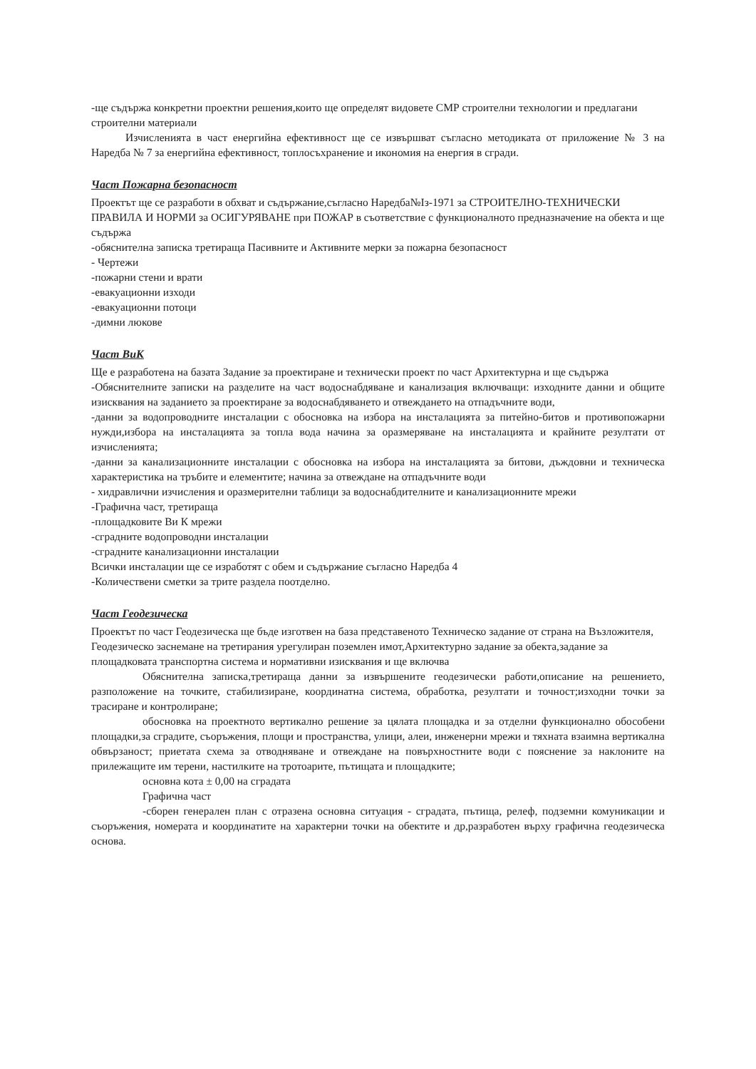-ще съдържа конкретни проектни решения,които ще определят видовете СМР строителни технологии и предлагани строителни материали
Изчисленията в част енергийна ефективност ще се извършват съгласно методиката от приложение № 3 на Наредба № 7 за енергийна ефективност, топлосъхранение и икономия на енергия в сгради.
Част Пожарна безопасност
Проектът ще се разработи в обхват и съдържание,съгласно Наредба№Із-1971 за СТРОИТЕЛНО-ТЕХНИЧЕСКИ ПРАВИЛА И НОРМИ за ОСИГУРЯВАНЕ при ПОЖАР в съответствие с функционалното предназначение на обекта и ще съдържа
-обяснителна записка третираща Пасивните и Активните мерки за пожарна безопасност
- Чертежи
-пожарни стени и врати
-евакуационни изходи
-евакуационни потоци
-димни люкове
Част ВиК
Ще е разработена на базата Задание за проектиране и технически проект по част Архитектурна и ще съдържа
-Обяснителните записки на разделите на част водоснабдяване и канализация включващи: изходните данни и общите изисквания на заданието за проектиране за водоснабдяването и отвеждането на отпадъчните води,
-данни за водопроводните инсталации с обосновка на избора на инсталацията за питейно-битов и противопожарни нужди,избора на инсталацията за топла вода начина за оразмеряване на инсталацията и крайните резултати от изчисленията;
-данни за канализационните инсталации с обосновка на избора на инсталацията за битови, дъждовни и техническа характеристика на тръбите и елементите; начина за отвеждане на отпадъчните води
- хидравлични изчисления и оразмерителни таблици за водоснабдителните и канализационните мрежи
-Графична част, третираща
-площадковите Ви К мрежи
-сградните водопроводни инсталации
-сградните канализационни инсталации
Всички инсталации ще се изработят с обем и съдържание съгласно Наредба 4
-Количествени сметки за трите раздела поотделно.
Част Геодезическа
Проектът по част Геодезическа ще бъде изготвен на база представеното Техническо задание от страна на Възложителя, Геодезическо заснемане на третирания урегулиран поземлен имот,Архитектурно задание за обекта,задание за площадковата транспортна система и нормативни изисквания и ще включва
Обяснителна записка,третираща данни за извършените геодезически работи,описание на решението, разположение на точките, стабилизиране, координатна система, обработка, резултати и точност;изходни точки за трасиране и контролиране;
обосновка на проектното вертикално решение за цялата площадка и за отделни функционално обособени площадки,за сградите, съоръжения, площи и пространства, улици, алеи, инженерни мрежи и тяхната взаимна вертикална обвързаност; приетата схема за отводняване и отвеждане на повърхностните води с пояснение за наклоните на прилежащите им терени, настилките на тротоарите, пътищата и площадките;
основна кота ± 0,00 на сградата
Графична част
-сборен генерален план с отразена основна ситуация - сградата, пътища, релеф, подземни комуникации и съоръжения, номерата и координатите на характерни точки на обектите и др,разработен върху графична геодезическа основа.